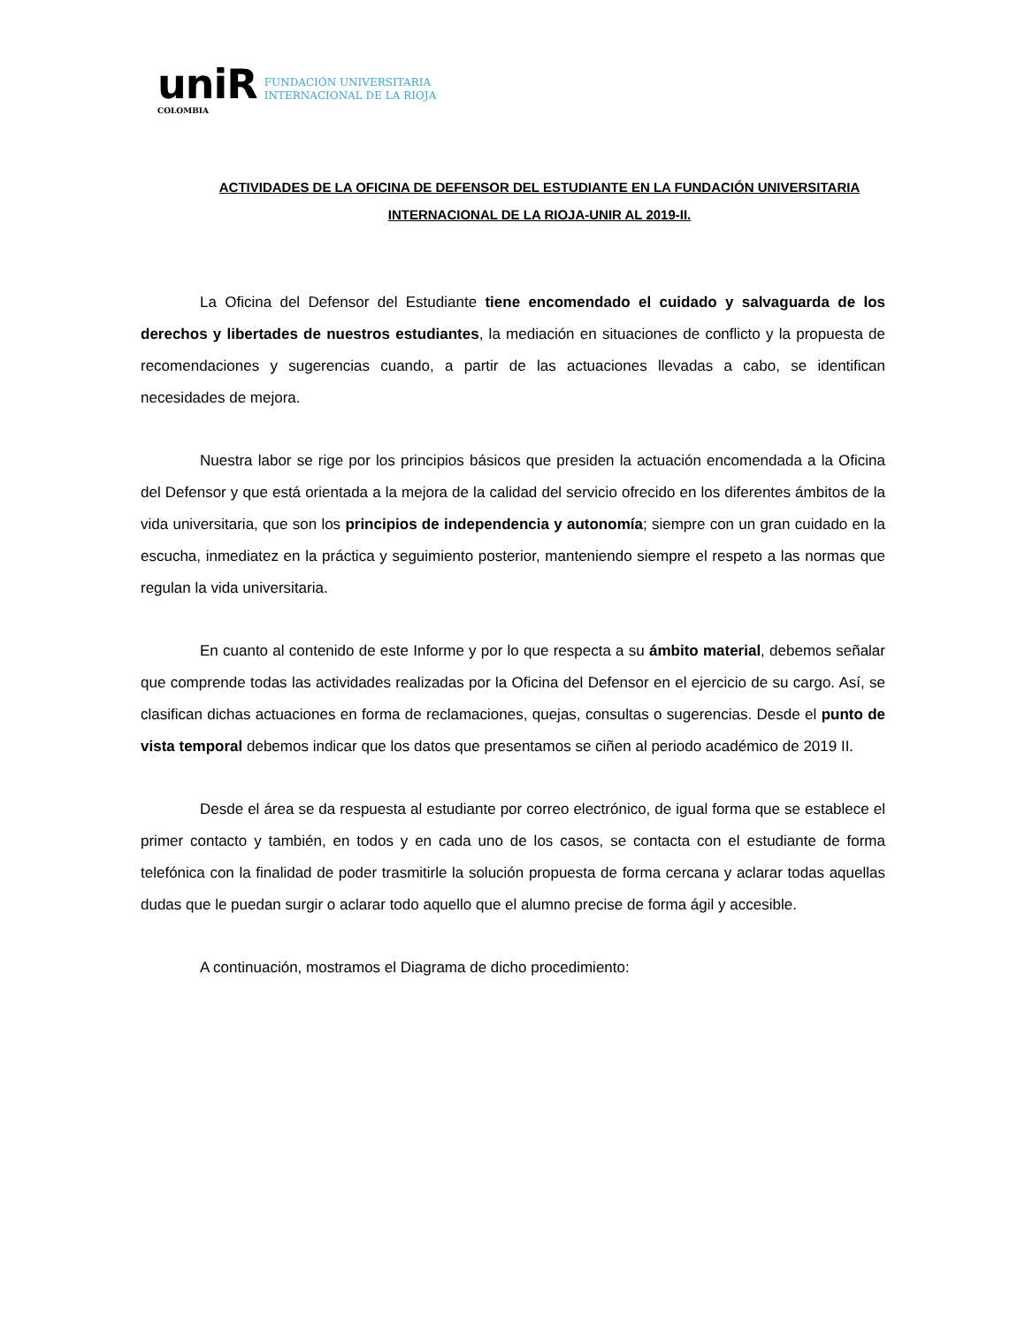uniR
COLOMBIA
FUNDACIÓN UNIVERSITARIA
INTERNACIONAL DE LA RIOJA
ACTIVIDADES DE LA OFICINA DE DEFENSOR DEL ESTUDIANTE EN LA FUNDACIÓN UNIVERSITARIA INTERNACIONAL DE LA RIOJA-UNIR AL 2019-II.
La Oficina del Defensor del Estudiante tiene encomendado el cuidado y salvaguarda de los derechos y libertades de nuestros estudiantes, la mediación en situaciones de conflicto y la propuesta de recomendaciones y sugerencias cuando, a partir de las actuaciones llevadas a cabo, se identifican necesidades de mejora.
Nuestra labor se rige por los principios básicos que presiden la actuación encomendada a la Oficina del Defensor y que está orientada a la mejora de la calidad del servicio ofrecido en los diferentes ámbitos de la vida universitaria, que son los principios de independencia y autonomía; siempre con un gran cuidado en la escucha, inmediatez en la práctica y seguimiento posterior, manteniendo siempre el respeto a las normas que regulan la vida universitaria.
En cuanto al contenido de este Informe y por lo que respecta a su ámbito material, debemos señalar que comprende todas las actividades realizadas por la Oficina del Defensor en el ejercicio de su cargo. Así, se clasifican dichas actuaciones en forma de reclamaciones, quejas, consultas o sugerencias. Desde el punto de vista temporal debemos indicar que los datos que presentamos se ciñen al periodo académico de 2019 II.
Desde el área se da respuesta al estudiante por correo electrónico, de igual forma que se establece el primer contacto y también, en todos y en cada uno de los casos, se contacta con el estudiante de forma telefónica con la finalidad de poder trasmitirle la solución propuesta de forma cercana y aclarar todas aquellas dudas que le puedan surgir o aclarar todo aquello que el alumno precise de forma ágil y accesible.
A continuación, mostramos el Diagrama de dicho procedimiento: